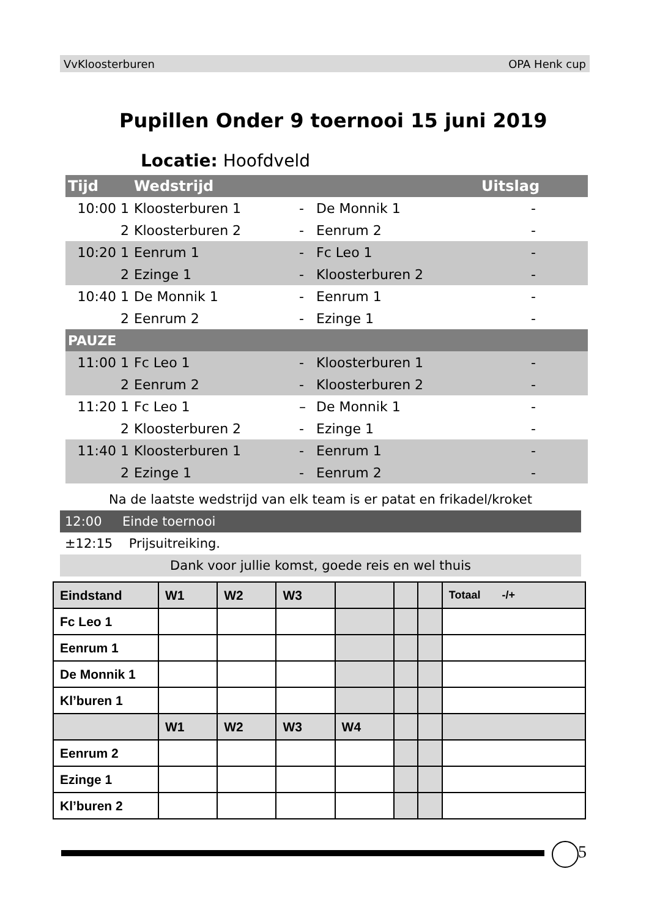VvKloosterburen OPA Henk cup
Pupillen Onder 9 toernooi 15 juni 2019
Locatie: Hoofdveld
| Tijd | Wedstrijd | | | Uitslag |
| --- | --- | --- | --- | --- |
| 10:00 1 | Kloosterburen 1 | - | De Monnik 1 | - |
| 2 | Kloosterburen 2 | - | Eenrum 2 | - |
| 10:20 1 | Eenrum 1 | - | Fc Leo 1 | - |
| 2 | Ezinge 1 | - | Kloosterburen 2 | - |
| 10:40 1 | De Monnik 1 | - | Eenrum 1 | - |
| 2 | Eenrum 2 | - | Ezinge 1 | - |
| PAUZE | | | | |
| 11:00 1 | Fc Leo 1 | - | Kloosterburen 1 | - |
| 2 | Eenrum 2 | - | Kloosterburen 2 | - |
| 11:20 1 | Fc Leo 1 | – | De Monnik 1 | - |
| 2 | Kloosterburen 2 | - | Ezinge 1 | - |
| 11:40 1 | Kloosterburen 1 | - | Eenrum 1 | - |
| 2 | Ezinge 1 | - | Eenrum 2 | - |
Na de laatste wedstrijd van elk team is er patat en frikadel/kroket
12:00 Einde toernooi
±12:15 Prijsuitreiking.
Dank voor jullie komst, goede reis en wel thuis
| Eindstand | W1 | W2 | W3 | | | | Totaal -/+ |
| Fc Leo 1 | | | | | | | |
| Eenrum 1 | | | | | | | |
| De Monnik 1 | | | | | | | |
| Kl’buren 1 | | | | | | | |
| | W1 | W2 | W3 | W4 | | | |
| Eenrum 2 | | | | | | | |
| Ezinge 1 | | | | | | | |
| Kl’buren 2 | | | | | | | |
5